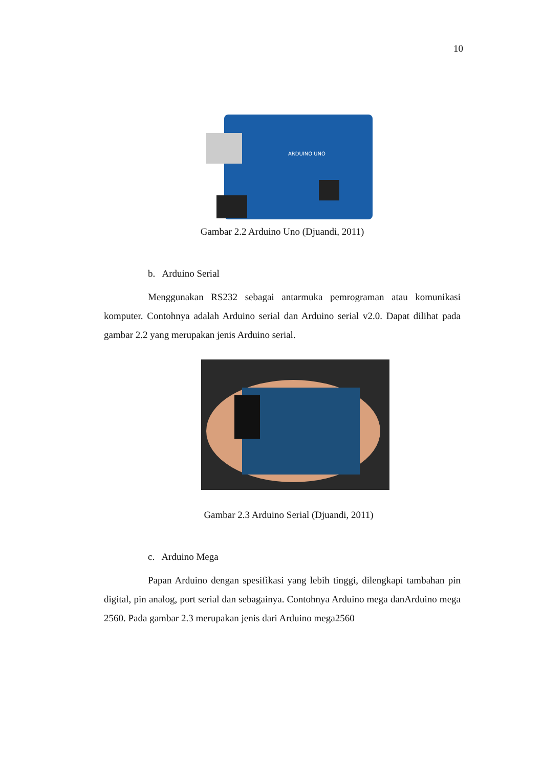10
ARDUINO UNO
Gambar 2.2 Arduino Uno (Djuandi, 2011)
b. Arduino Serial
Menggunakan RS232 sebagai antarmuka pemrograman atau komunikasi komputer. Contohnya adalah Arduino serial dan Arduino serial v2.0. Dapat dilihat pada gambar 2.2 yang merupakan jenis Arduino serial.
Gambar 2.3 Arduino Serial (Djuandi, 2011)
c. Arduino Mega
Papan Arduino dengan spesifikasi yang lebih tinggi, dilengkapi tambahan pin digital, pin analog, port serial dan sebagainya. Contohnya Arduino mega danArduino mega 2560. Pada gambar 2.3 merupakan jenis dari Arduino mega2560